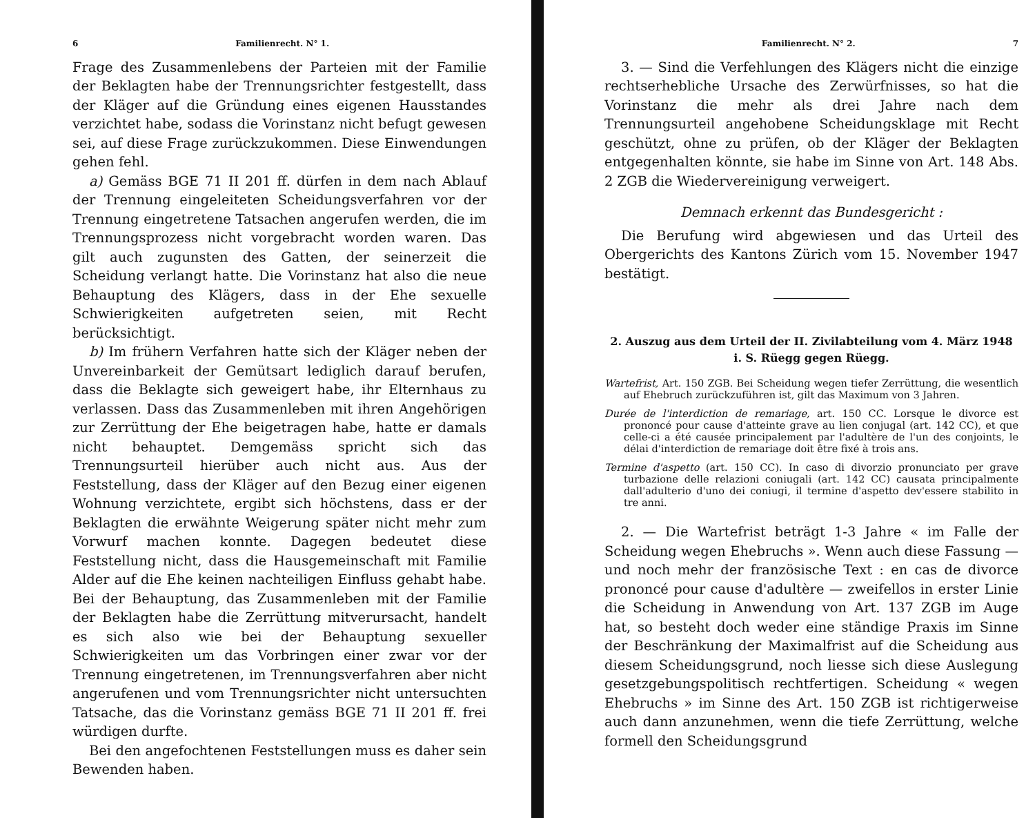6 Familienrecht. N° 1.
Frage des Zusammenlebens der Parteien mit der Familie der Beklagten habe der Trennungsrichter festgestellt, dass der Kläger auf die Gründung eines eigenen Hausstandes verzichtet habe, sodass die Vorinstanz nicht befugt gewesen sei, auf diese Frage zurückzukommen. Diese Einwendungen gehen fehl.
a) Gemäss BGE 71 II 201 ff. dürfen in dem nach Ablauf der Trennung eingeleiteten Scheidungsverfahren vor der Trennung eingetretene Tatsachen angerufen werden, die im Trennungsprozess nicht vorgebracht worden waren. Das gilt auch zugunsten des Gatten, der seinerzeit die Scheidung verlangt hatte. Die Vorinstanz hat also die neue Behauptung des Klägers, dass in der Ehe sexuelle Schwierigkeiten aufgetreten seien, mit Recht berücksichtigt.
b) Im frühern Verfahren hatte sich der Kläger neben der Unvereinbarkeit der Gemütsart lediglich darauf berufen, dass die Beklagte sich geweigert habe, ihr Elternhaus zu verlassen. Dass das Zusammenleben mit ihren Angehörigen zur Zerrüttung der Ehe beigetragen habe, hatte er damals nicht behauptet. Demgemäss spricht sich das Trennungsurteil hierüber auch nicht aus. Aus der Feststellung, dass der Kläger auf den Bezug einer eigenen Wohnung verzichtete, ergibt sich höchstens, dass er der Beklagten die erwähnte Weigerung später nicht mehr zum Vorwurf machen konnte. Dagegen bedeutet diese Feststellung nicht, dass die Hausgemeinschaft mit Familie Alder auf die Ehe keinen nachteiligen Einfluss gehabt habe. Bei der Behauptung, das Zusammenleben mit der Familie der Beklagten habe die Zerrüttung mitverursacht, handelt es sich also wie bei der Behauptung sexueller Schwierigkeiten um das Vorbringen einer zwar vor der Trennung eingetretenen, im Trennungsverfahren aber nicht angerufenen und vom Trennungsrichter nicht untersuchten Tatsache, das die Vorinstanz gemäss BGE 71 II 201 ff. frei würdigen durfte.
Bei den angefochtenen Feststellungen muss es daher sein Bewenden haben.
Familienrecht. N° 2. 7
3. — Sind die Verfehlungen des Klägers nicht die einzige rechtserhebliche Ursache des Zerwürfnisses, so hat die Vorinstanz die mehr als drei Jahre nach dem Trennungsurteil angehobene Scheidungsklage mit Recht geschützt, ohne zu prüfen, ob der Kläger der Beklagten entgegenhalten könnte, sie habe im Sinne von Art. 148 Abs. 2 ZGB die Wiedervereinigung verweigert.
Demnach erkennt das Bundesgericht :
Die Berufung wird abgewiesen und das Urteil des Obergerichts des Kantons Zürich vom 15. November 1947 bestätigt.
2. Auszug aus dem Urteil der II. Zivilabteilung vom 4. März 1948 i. S. Rüegg gegen Rüegg.
Wartefrist, Art. 150 ZGB. Bei Scheidung wegen tiefer Zerrüttung, die wesentlich auf Ehebruch zurückzuführen ist, gilt das Maximum von 3 Jahren.
Durée de l'interdiction de remariage, art. 150 CC. Lorsque le divorce est prononcé pour cause d'atteinte grave au lien conjugal (art. 142 CC), et que celle-ci a été causée principalement par l'adultère de l'un des conjoints, le délai d'interdiction de remariage doit être fixé à trois ans.
Termine d'aspetto (art. 150 CC). In caso di divorzio pronunciato per grave turbazione delle relazioni coniugali (art. 142 CC) causata principalmente dall'adulterio d'uno dei coniugi, il termine d'aspetto dev'essere stabilito in tre anni.
2. — Die Wartefrist beträgt 1-3 Jahre « im Falle der Scheidung wegen Ehebruchs ». Wenn auch diese Fassung — und noch mehr der französische Text : en cas de divorce prononcé pour cause d'adultère — zweifellos in erster Linie die Scheidung in Anwendung von Art. 137 ZGB im Auge hat, so besteht doch weder eine ständige Praxis im Sinne der Beschränkung der Maximalfrist auf die Scheidung aus diesem Scheidungsgrund, noch liesse sich diese Auslegung gesetzgebungspolitisch rechtfertigen. Scheidung « wegen Ehebruchs » im Sinne des Art. 150 ZGB ist richtigerweise auch dann anzunehmen, wenn die tiefe Zerrüttung, welche formell den Scheidungsgrund